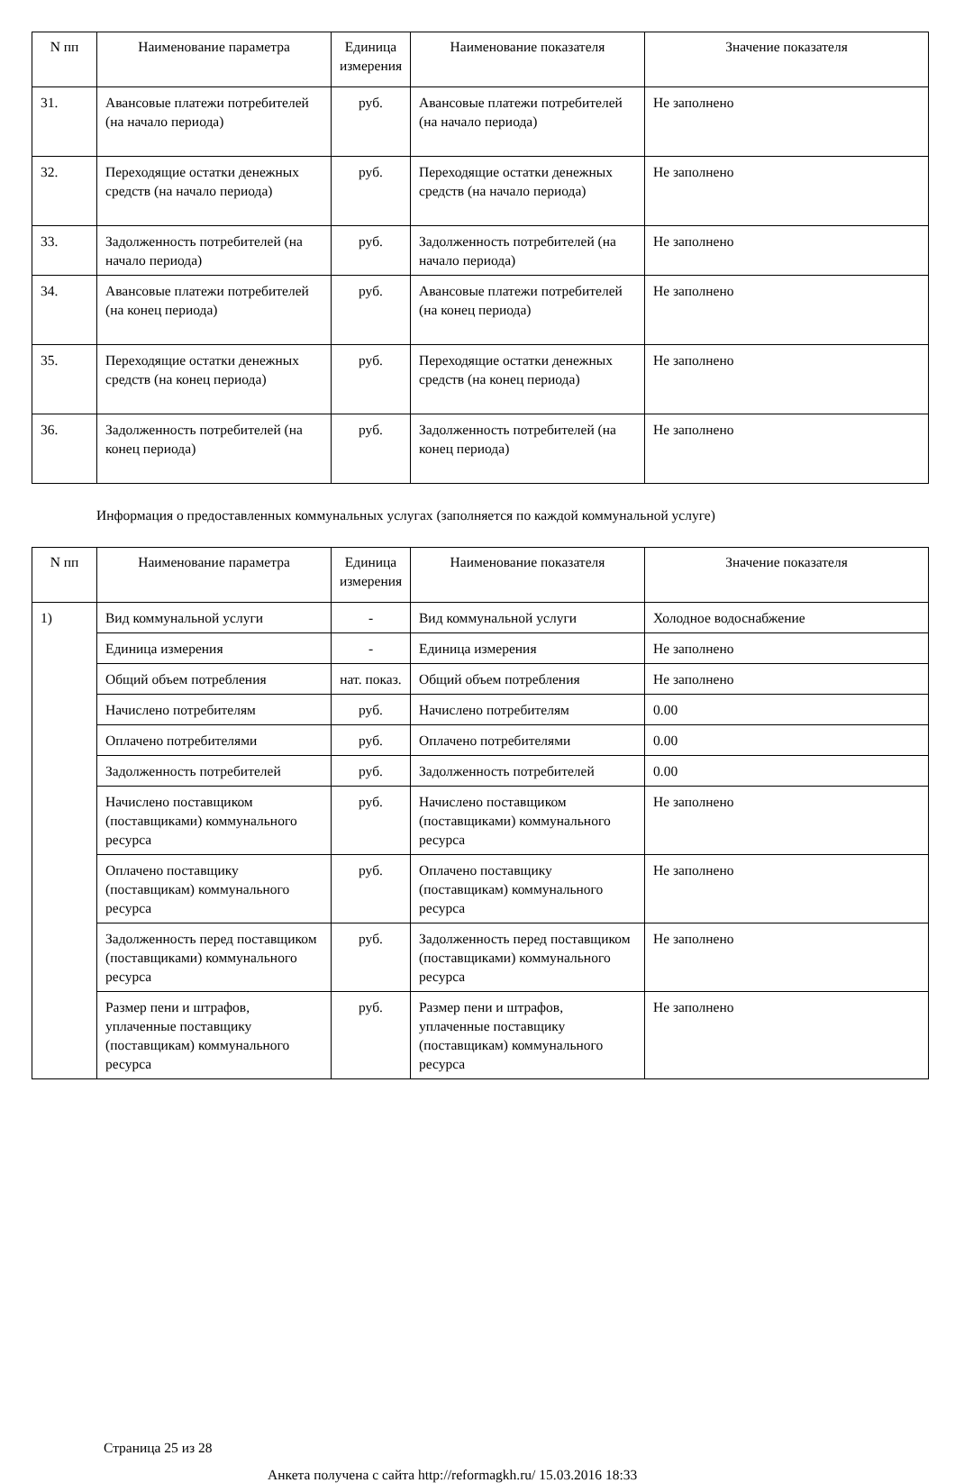| N пп | Наименование параметра | Единица измерения | Наименование показателя | Значение показателя |
| --- | --- | --- | --- | --- |
| 31. | Авансовые платежи потребителей (на начало периода) | руб. | Авансовые платежи потребителей (на начало периода) | Не заполнено |
| 32. | Переходящие остатки денежных средств (на начало периода) | руб. | Переходящие остатки денежных средств (на начало периода) | Не заполнено |
| 33. | Задолженность потребителей (на начало периода) | руб. | Задолженность потребителей (на начало периода) | Не заполнено |
| 34. | Авансовые платежи потребителей (на конец периода) | руб. | Авансовые платежи потребителей (на конец периода) | Не заполнено |
| 35. | Переходящие остатки денежных средств (на конец периода) | руб. | Переходящие остатки денежных средств (на конец периода) | Не заполнено |
| 36. | Задолженность потребителей (на конец периода) | руб. | Задолженность потребителей (на конец периода) | Не заполнено |
Информация о предоставленных коммунальных услугах (заполняется по каждой коммунальной услуге)
| N пп | Наименование параметра | Единица измерения | Наименование показателя | Значение показателя |
| --- | --- | --- | --- | --- |
| 1) | Вид коммунальной услуги | - | Вид коммунальной услуги | Холодное водоснабжение |
| | Единица измерения | - | Единица измерения | Не заполнено |
| | Общий объем потребления | нат. показ. | Общий объем потребления | Не заполнено |
| | Начислено потребителям | руб. | Начислено потребителям | 0.00 |
| | Оплачено потребителями | руб. | Оплачено потребителями | 0.00 |
| | Задолженность потребителей | руб. | Задолженность потребителей | 0.00 |
| | Начислено поставщиком (поставщиками) коммунального ресурса | руб. | Начислено поставщиком (поставщиками) коммунального ресурса | Не заполнено |
| | Оплачено поставщику (поставщикам) коммунального ресурса | руб. | Оплачено поставщику (поставщикам) коммунального ресурса | Не заполнено |
| | Задолженность перед поставщиком (поставщиками) коммунального ресурса | руб. | Задолженность перед поставщиком (поставщиками) коммунального ресурса | Не заполнено |
| | Размер пени и штрафов, уплаченные поставщику (поставщикам) коммунального ресурса | руб. | Размер пени и штрафов, уплаченные поставщику (поставщикам) коммунального ресурса | Не заполнено |
Страница 25 из 28
Анкета получена с сайта http://reformagkh.ru/ 15.03.2016 18:33